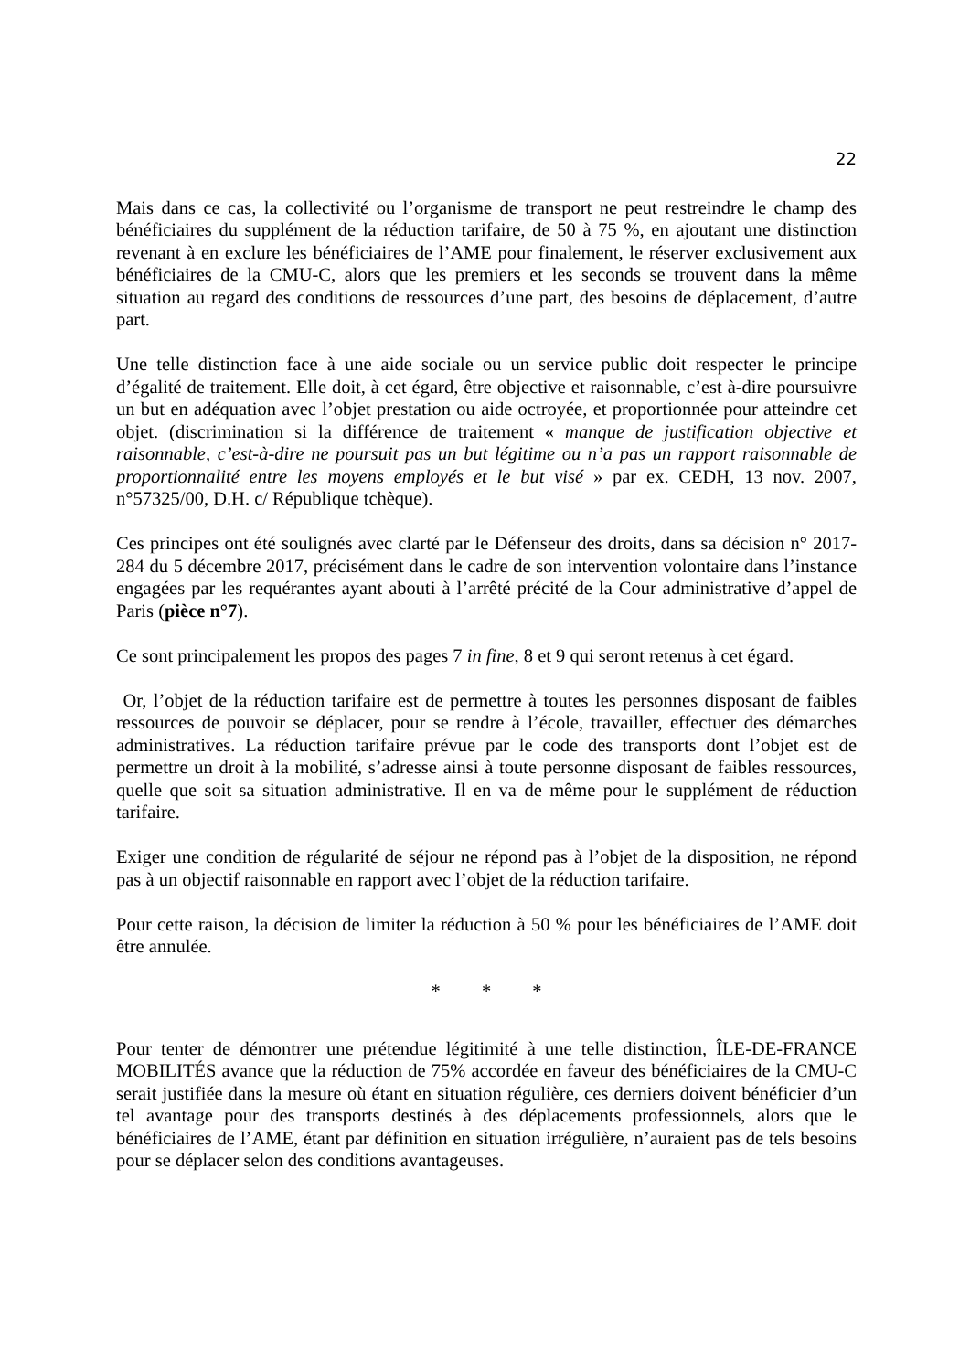22
Mais dans ce cas, la collectivité ou l’organisme de transport ne peut restreindre le champ des bénéficiaires du supplément de la réduction tarifaire, de 50 à 75 %, en ajoutant une distinction revenant à en exclure les bénéficiaires de l’AME pour finalement, le réserver exclusivement aux bénéficiaires de la CMU-C, alors que les premiers et les seconds se trouvent dans la même situation au regard des conditions de ressources d’une part, des besoins de déplacement, d’autre part.
Une telle distinction face à une aide sociale ou un service public doit respecter le principe d’égalité de traitement. Elle doit, à cet égard, être objective et raisonnable, c’est à-dire poursuivre un but en adéquation avec l’objet prestation ou aide octroyée, et proportionnée pour atteindre cet objet. (discrimination si la différence de traitement « manque de justification objective et raisonnable, c’est-à-dire ne poursuit pas un but légitime ou n’a pas un rapport raisonnable de proportionnalité entre les moyens employés et le but visé » par ex. CEDH, 13 nov. 2007, n°57325/00, D.H. c/ République tchèque).
Ces principes ont été soulignés avec clarté par le Défenseur des droits, dans sa décision n° 2017-284 du 5 décembre 2017, précisément dans le cadre de son intervention volontaire dans l’instance engagées par les requérantes ayant abouti à l’arrêté précité de la Cour administrative d’appel de Paris (pièce n°7).
Ce sont principalement les propos des pages 7 in fine, 8 et 9 qui seront retenus à cet égard.
Or, l’objet de la réduction tarifaire est de permettre à toutes les personnes disposant de faibles ressources de pouvoir se déplacer, pour se rendre à l’école, travailler, effectuer des démarches administratives. La réduction tarifaire prévue par le code des transports dont l’objet est de permettre un droit à la mobilité, s’adresse ainsi à toute personne disposant de faibles ressources, quelle que soit sa situation administrative. Il en va de même pour le supplément de réduction tarifaire.
Exiger une condition de régularité de séjour ne répond pas à l’objet de la disposition, ne répond pas à un objectif raisonnable en rapport avec l’objet de la réduction tarifaire.
Pour cette raison, la décision de limiter la réduction à 50 % pour les bénéficiaires de l’AME doit être annulée.
* * *
Pour tenter de démontrer une prétendue légitimité à une telle distinction, ÎLE-DE-FRANCE MOBILITÉS avance que la réduction de 75% accordée en faveur des bénéficiaires de la CMU-C serait justifiée dans la mesure où étant en situation régulière, ces derniers doivent bénéficier d’un tel avantage pour des transports destinés à des déplacements professionnels, alors que le bénéficiaires de l’AME, étant par définition en situation irrégulière, n’auraient pas de tels besoins pour se déplacer selon des conditions avantageuses.